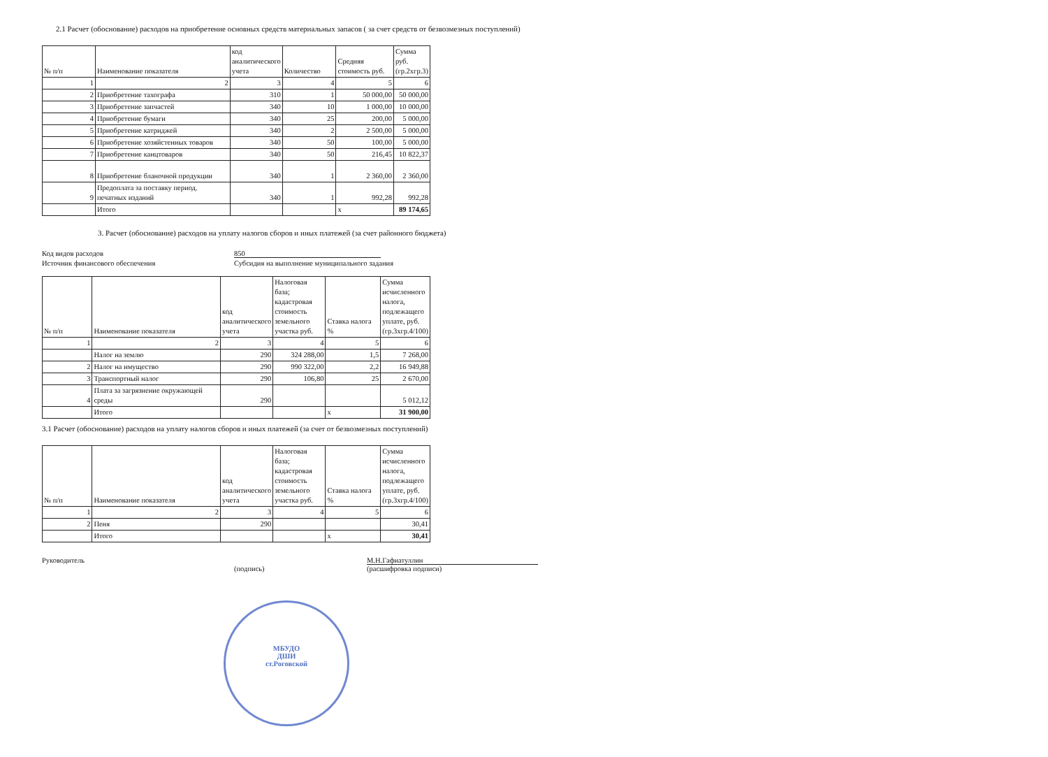2.1 Расчет (обоснование) расходов на приобретение основных средств материальных запасов ( за счет средств от безвозмезных поступлений)
| № п/п | Наименование показателя | код аналитического учета | Количество | Средняя стоимость руб. | Сумма руб. (гр.2хгр.3) |
| --- | --- | --- | --- | --- | --- |
| 1 | 2 | 3 | 4 | 5 | 6 |
| 2 | Приобретение тахографа | 310 | 1 | 50 000,00 | 50 000,00 |
| 3 | Приобретение запчастей | 340 | 10 | 1 000,00 | 10 000,00 |
| 4 | Приобретение бумаги | 340 | 25 | 200,00 | 5 000,00 |
| 5 | Приобретение катриджей | 340 | 2 | 2 500,00 | 5 000,00 |
| 6 | Приобретение хозяйстенных товаров | 340 | 50 | 100,00 | 5 000,00 |
| 7 | Приобретение канцтоваров | 340 | 50 | 216,45 | 10 822,37 |
| 8 | Приобретение бланочной продукции | 340 | 1 | 2 360,00 | 2 360,00 |
| 9 | Предоплата за поставку период. печатных изданий | 340 | 1 | 992,28 | 992,28 |
| | Итого | | | х | 89 174,65 |
3. Расчет (обоснование) расходов на уплату налогов сборов и иных платежей (за счет районного бюджета)
Код видов расходов 850
Источник финансового обеспечения Субсидия на выполнение муниципального задания
| № п/п | Наименование показателя | код аналитического учета | Налоговая база; кадастровая стоимость земельного участка руб. | Ставка налога % | Сумма исчисленного налога, подлежащего уплате, руб. (гр.3хгр.4/100) |
| --- | --- | --- | --- | --- | --- |
| 1 | 2 | 3 | 4 | 5 | 6 |
| | Налог на землю | 290 | 324 288,00 | 1,5 | 7 268,00 |
| 2 | Налог на имущество | 290 | 990 322,00 | 2,2 | 16 949,88 |
| 3 | Транспортный налог | 290 | 106,80 | 25 | 2 670,00 |
| 4 | Плата за загрязнение окружающей среды | 290 | | | 5 012,12 |
| | Итого | | | х | 31 900,00 |
3.1 Расчет (обоснование) расходов на уплату налогов сборов и иных платежей (за счет от безвозмезных поступлений)
| № п/п | Наименование показателя | код аналитического учета | Налоговая база; кадастровая стоимость земельного участка руб. | Ставка налога % | Сумма исчисленного налога, подлежащего уплате, руб. (гр.3хгр.4/100) |
| --- | --- | --- | --- | --- | --- |
| 1 | 2 | 3 | 4 | 5 | 6 |
| 2 | Пеня | 290 | | | 30,41 |
| | Итого | | | х | 30,41 |
Руководитель
(подпись)
М.Н.Гафиатуллин
(расшифровка подписи)
МБУДО
ДШИ
ст.Роговской